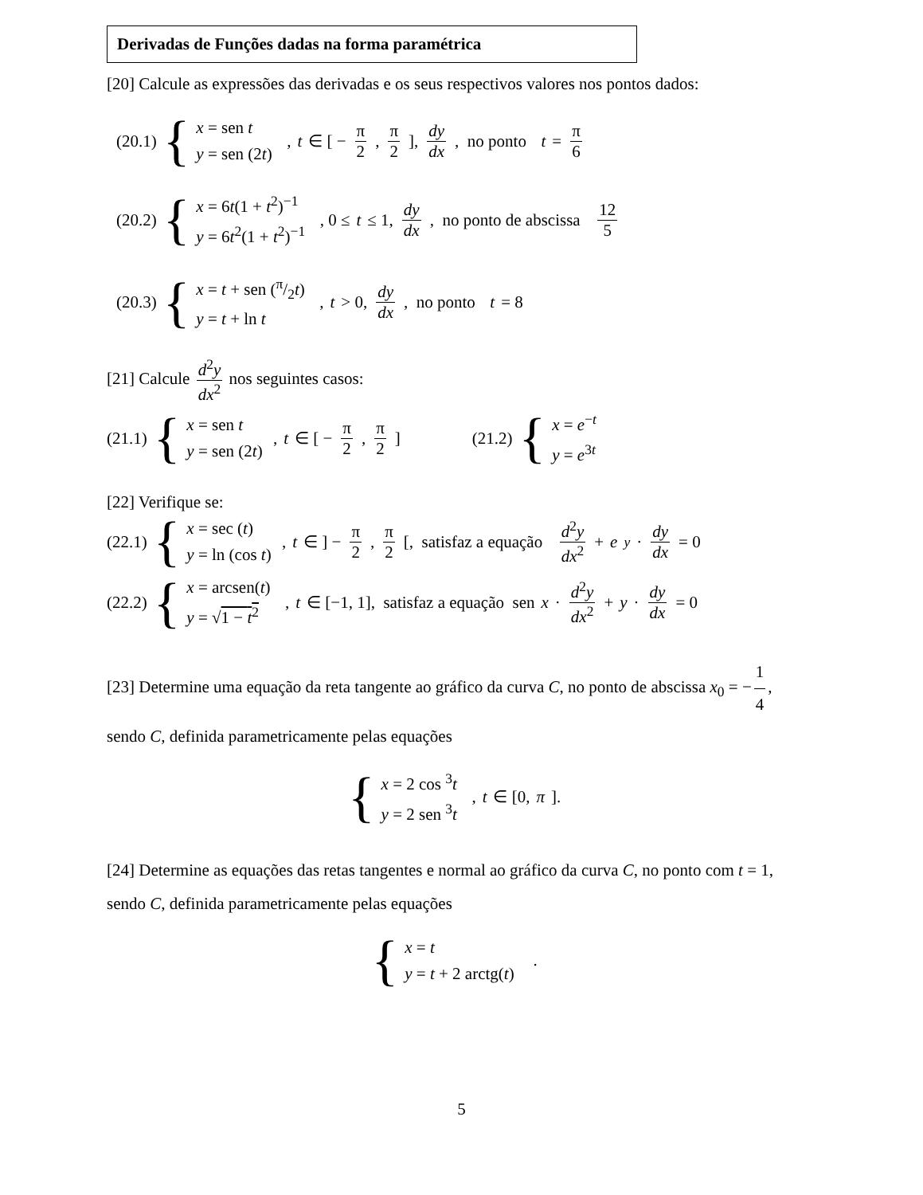Derivadas de Funções dadas na forma paramétrica
[20] Calcule as expressões das derivadas e os seus respectivos valores nos pontos dados:
(20.1) {
x = sen t
y = sen (2t)
, t ∈ [ − π 2, π 2], dy dx, no ponto t = π 6
(20.2) {
x = 6t(1 + t<sup>2</sup>)<sup>−1</sup>
y = 6t<sup>2</sup>(1 + t<sup>2</sup>)<sup>−1</sup>
, 0 ≤ t ≤ 1, dy dx, no ponto de abscissa 12 5
(20.3) {
x = t + sen (π/2t)
y = t + ln t
, t > 0, dy dx, no ponto t = 8
[21] Calcule d<sup>2</sup>y dx<sup>2</sup> nos seguintes casos:
(21.1) {
x = sen t
y = sen (2t)
, t ∈ [ − π 2, π 2]
(21.2) {
x = e<sup>−t</sup>
y = e<sup>3t</sup>
[22] Verifique se:
(22.1) {
x = sec (t)
y = ln (cos t)
, t ∈ ] − π 2, π 2 [, satisfaz a equação d<sup>2</sup>y dx<sup>2</sup> + e<sup>y</sup> · dy dx = 0
(22.2) {
x = arcsen(t)
y = √1 − t<sup>2</sup>
, t ∈ [−1, 1], satisfaz a equação sen x · d<sup>2</sup>y dx<sup>2</sup> + y · dy dx = 0
[23] Determine uma equação da reta tangente ao gráfico da curva C, no ponto de abscissa x<sub>0</sub> = − 1 4, sendo C, definida parametricamente pelas equações
{
x = 2 cos <sup>3</sup>t
y = 2 sen <sup>3</sup>t
, t ∈ [0, π].
[24] Determine as equações das retas tangentes e normal ao gráfico da curva C, no ponto com t = 1, sendo C, definida parametricamente pelas equações
{
x = t
y = t + 2 arctg(t)
.
5